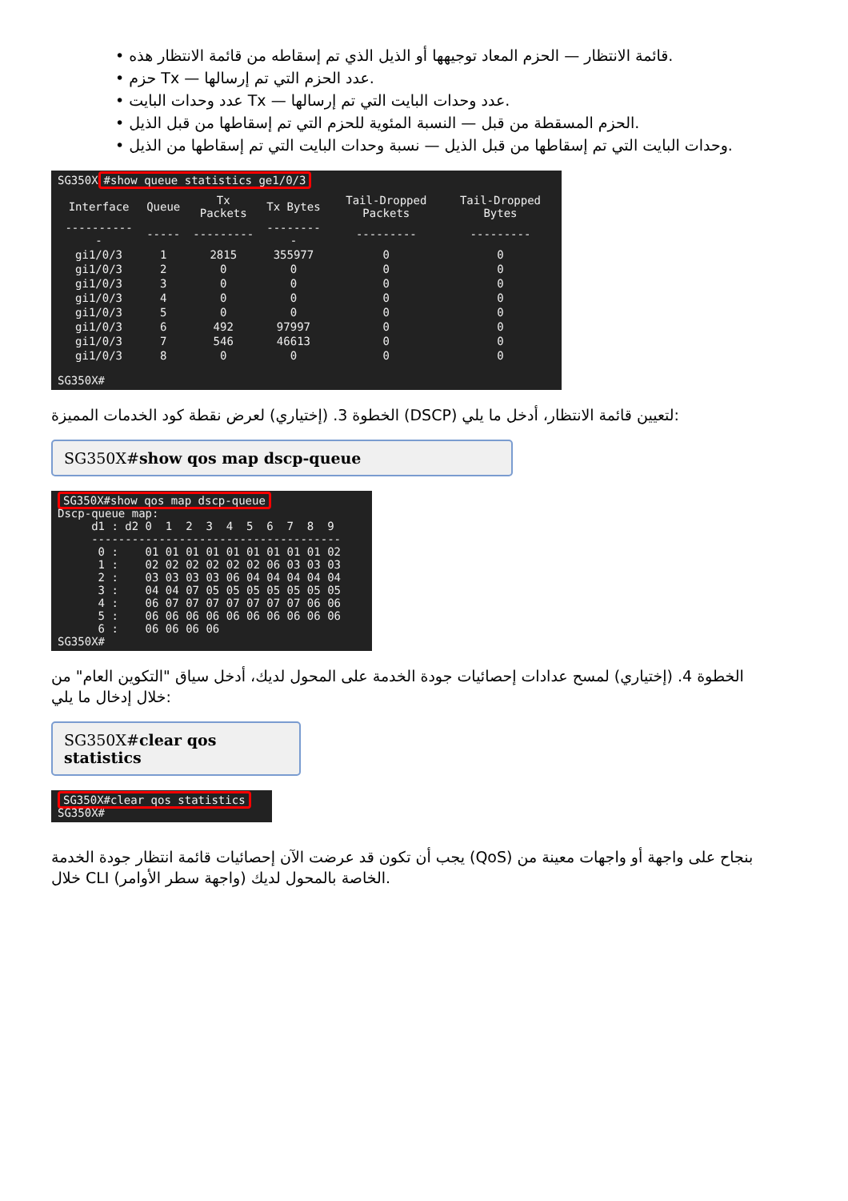• قائمة الانتظار — الحزم المعاد توجيهها أو الذيل الذي تم إسقاطه من قائمة الانتظار هذه.
• حزم Tx — عدد الحزم التي تم إرسالها.
• عدد وحدات البايت Tx — عدد وحدات البايت التي تم إرسالها.
• الحزم المسقطة من قبل — النسبة المئوية للحزم التي تم إسقاطها من قبل الذيل.
• وحدات البايت التي تم إسقاطها من قبل الذيل — نسبة وحدات البايت التي تم إسقاطها من الذيل.
SG350X #show queue statistics ge1/0/3
| Interface | Queue | Tx Packets | Tx Bytes | Tail-Dropped Packets | Tail-Dropped Bytes |
| --- | --- | --- | --- | --- | --- |
| ----------- | ----- | --------- | --------- | --------- | --------- |
| gi1/0/3 | 1 | 2815 | 355977 | 0 | 0 |
| gi1/0/3 | 2 | 0 | 0 | 0 | 0 |
| gi1/0/3 | 3 | 0 | 0 | 0 | 0 |
| gi1/0/3 | 4 | 0 | 0 | 0 | 0 |
| gi1/0/3 | 5 | 0 | 0 | 0 | 0 |
| gi1/0/3 | 6 | 492 | 97997 | 0 | 0 |
| gi1/0/3 | 7 | 546 | 46613 | 0 | 0 |
| gi1/0/3 | 8 | 0 | 0 | 0 | 0 |
SG350X#
الخطوة 3. (إختياري) لعرض نقطة كود الخدمات المميزة (DSCP) لتعيين قائمة الانتظار، أدخل ما يلي:
SG350X#show qos map dscp-queue
SG350X#show qos map dscp-queue
Dscp-queue map:
     d1 : d2 0  1  2  3  4  5  6  7  8  9
     -------------------------------------
      0 :    01 01 01 01 01 01 01 01 01 02
      1 :    02 02 02 02 02 02 06 03 03 03
      2 :    03 03 03 03 06 04 04 04 04 04
      3 :    04 04 07 05 05 05 05 05 05 05
      4 :    06 07 07 07 07 07 07 07 06 06
      5 :    06 06 06 06 06 06 06 06 06 06
      6 :    06 06 06 06
SG350X#
الخطوة 4. (إختياري) لمسح عدادات إحصائيات جودة الخدمة على المحول لديك، أدخل سياق "التكوين العام" من خلال إدخال ما يلي:
SG350X#clear qos statistics
SG350X#clear qos statistics
SG350X#
يجب أن تكون قد عرضت الآن إحصائيات قائمة انتظار جودة الخدمة (QoS) بنجاح على واجهة أو واجهات معينة من خلال CLI (واجهة سطر الأوامر) الخاصة بالمحول لديك.